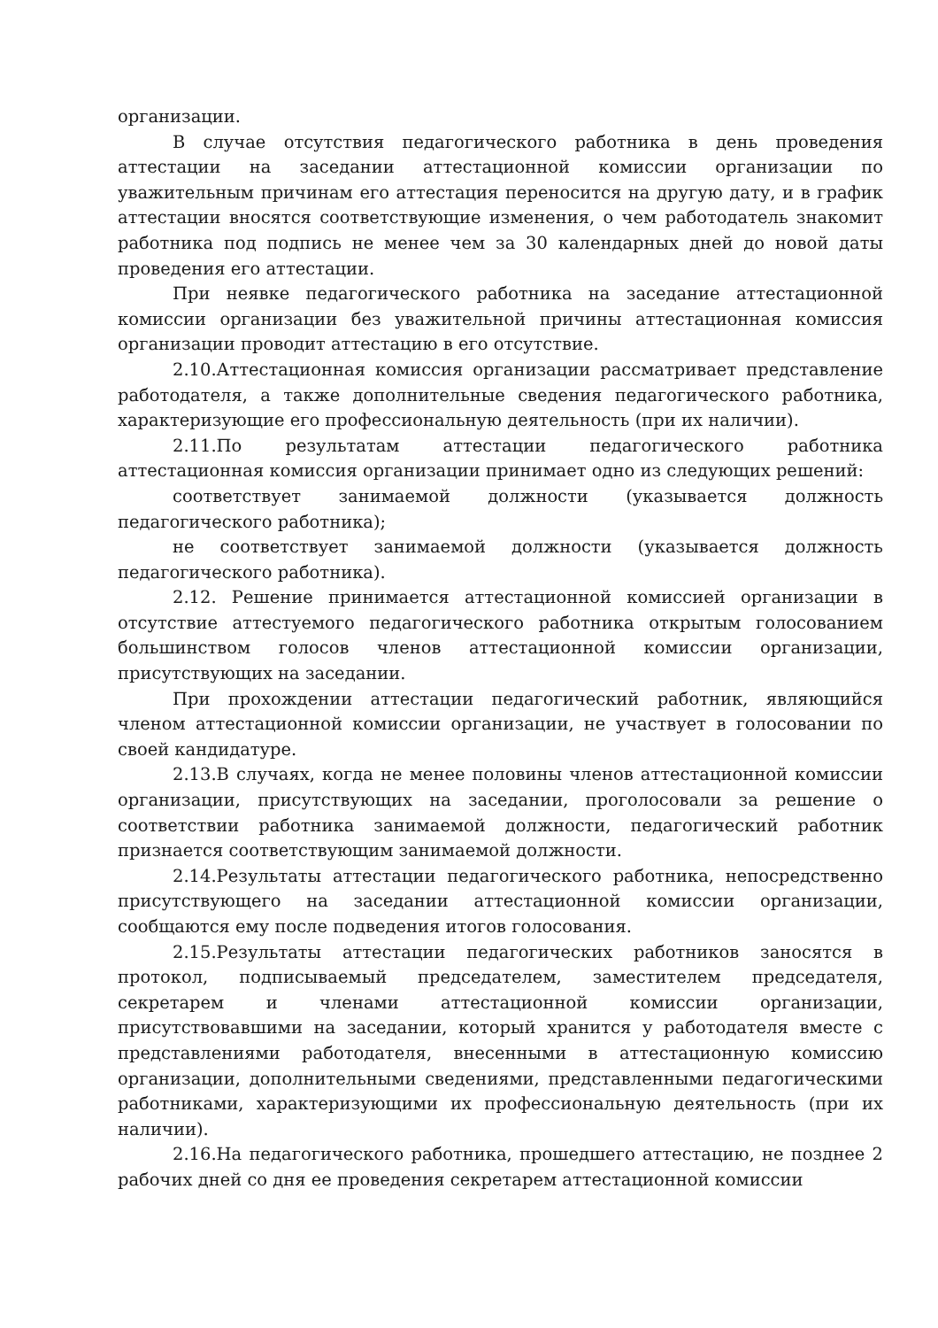организации.
В случае отсутствия педагогического работника в день проведения аттестации на заседании аттестационной комиссии организации по уважительным причинам его аттестация переносится на другую дату, и в график аттестации вносятся соответствующие изменения, о чем работодатель знакомит работника под подпись не менее чем за 30 календарных дней до новой даты проведения его аттестации.
При неявке педагогического работника на заседание аттестационной комиссии организации без уважительной причины аттестационная комиссия организации проводит аттестацию в его отсутствие.
2.10.Аттестационная комиссия организации рассматривает представление работодателя, а также дополнительные сведения педагогического работника, характеризующие его профессиональную деятельность (при их наличии).
2.11.По результатам аттестации педагогического работника аттестационная комиссия организации принимает одно из следующих решений:
соответствует занимаемой должности (указывается должность педагогического работника);
не соответствует занимаемой должности (указывается должность педагогического работника).
2.12. Решение принимается аттестационной комиссией организации в отсутствие аттестуемого педагогического работника открытым голосованием большинством голосов членов аттестационной комиссии организации, присутствующих на заседании.
При прохождении аттестации педагогический работник, являющийся членом аттестационной комиссии организации, не участвует в голосовании по своей кандидатуре.
2.13.В случаях, когда не менее половины членов аттестационной комиссии организации, присутствующих на заседании, проголосовали за решение о соответствии работника занимаемой должности, педагогический работник признается соответствующим занимаемой должности.
2.14.Результаты аттестации педагогического работника, непосредственно присутствующего на заседании аттестационной комиссии организации, сообщаются ему после подведения итогов голосования.
2.15.Результаты аттестации педагогических работников заносятся в протокол, подписываемый председателем, заместителем председателя, секретарем и членами аттестационной комиссии организации, присутствовавшими на заседании, который хранится у работодателя вместе с представлениями работодателя, внесенными в аттестационную комиссию организации, дополнительными сведениями, представленными педагогическими работниками, характеризующими их профессиональную деятельность (при их наличии).
2.16.На педагогического работника, прошедшего аттестацию, не позднее 2 рабочих дней со дня ее проведения секретарем аттестационной комиссии